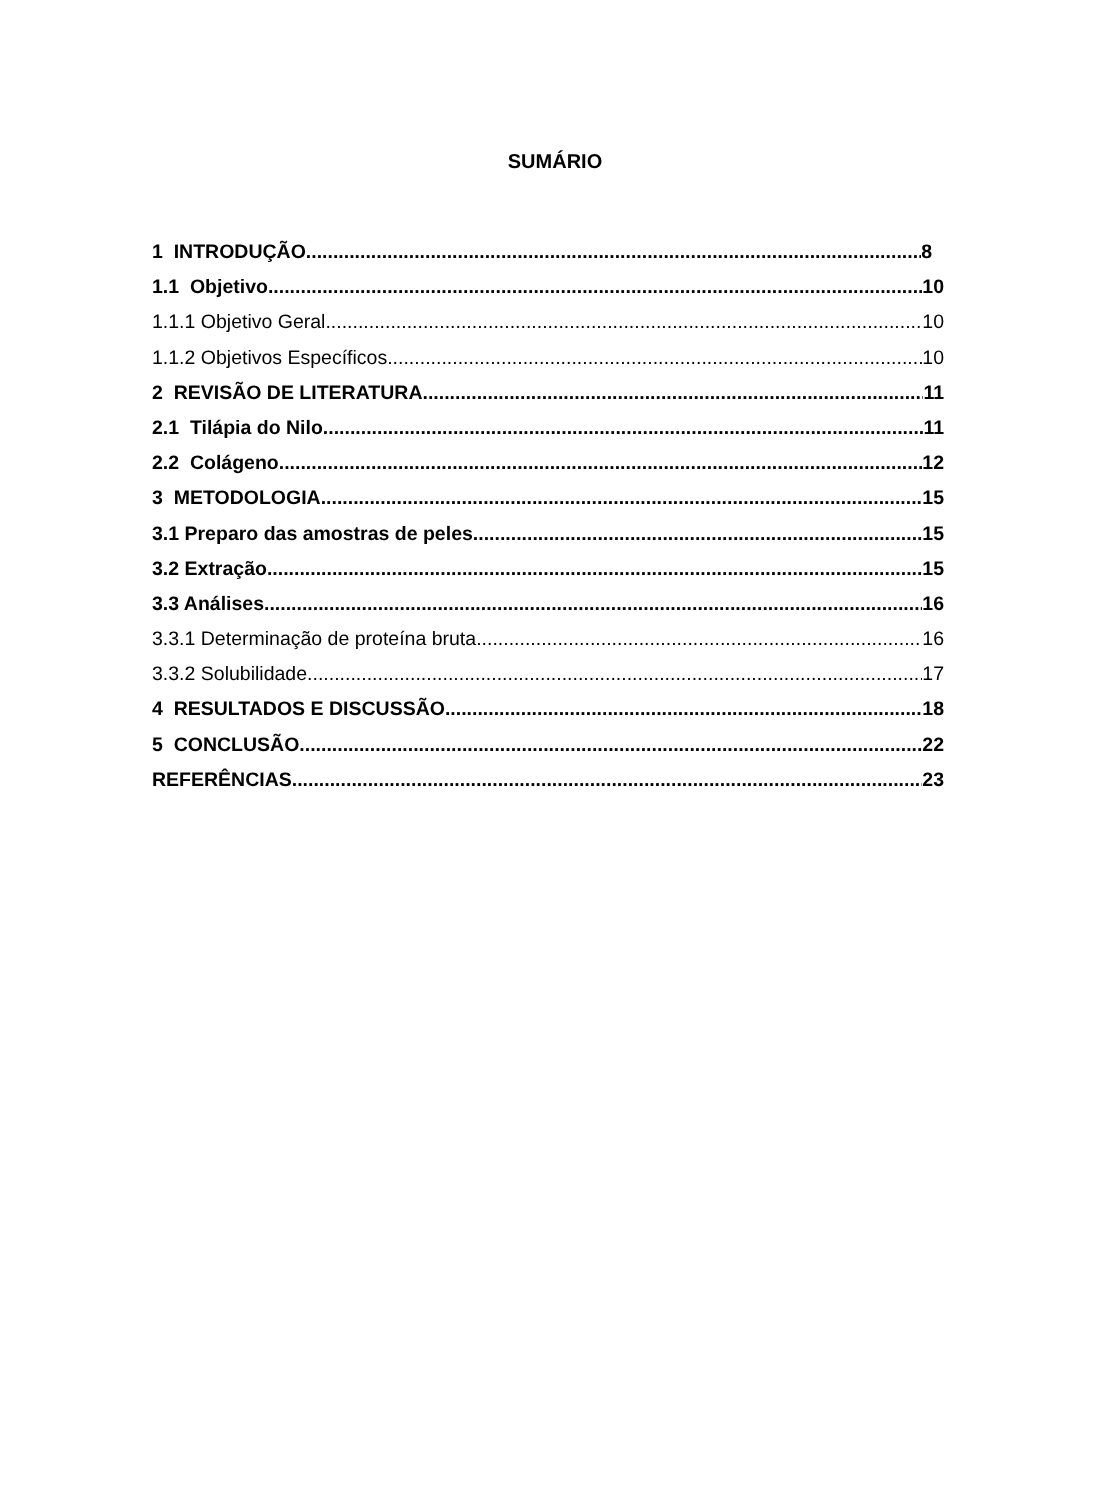SUMÁRIO
1 INTRODUÇÃO 8
1.1 Objetivo 10
1.1.1 Objetivo Geral 10
1.1.2 Objetivos Específicos 10
2 REVISÃO DE LITERATURA 11
2.1 Tilápia do Nilo 11
2.2 Colágeno 12
3 METODOLOGIA 15
3.1 Preparo das amostras de peles 15
3.2 Extração 15
3.3 Análises 16
3.3.1 Determinação de proteína bruta 16
3.3.2 Solubilidade 17
4 RESULTADOS E DISCUSSÃO 18
5 CONCLUSÃO 22
REFERÊNCIAS 23